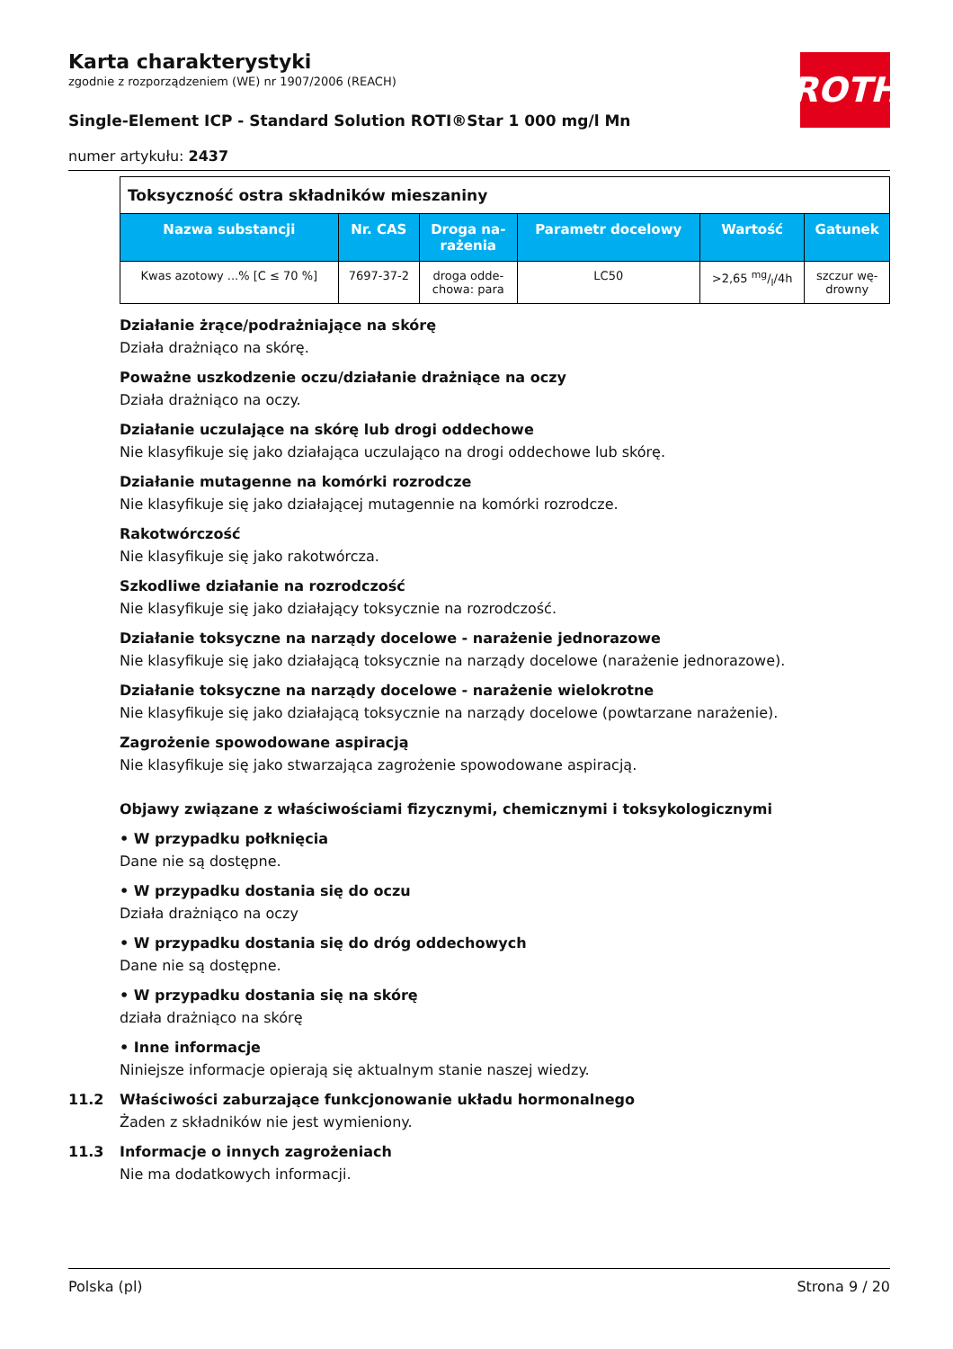ROTH
Karta charakterystyki
zgodnie z rozporządzeniem (WE) nr 1907/2006 (REACH)
Single-Element ICP - Standard Solution ROTI®Star 1 000 mg/l Mn
numer artykułu: 2437
| Toksyczność ostra składników mieszaniny | | | | | |
| Nazwa substancji | Nr. CAS | Droga na- rażenia | Parametr docelowy | Wartość | Gatunek |
| Kwas azotowy ...% [C ≤ 70 %] | 7697-37-2 | droga odde- chowa: para | LC50 | >2,65 mg/l/4h | szczur wę- drowny |
Działanie żrące/podrażniające na skórę
Działa drażniąco na skórę.
Poważne uszkodzenie oczu/działanie drażniące na oczy
Działa drażniąco na oczy.
Działanie uczulające na skórę lub drogi oddechowe
Nie klasyfikuje się jako działająca uczulająco na drogi oddechowe lub skórę.
Działanie mutagenne na komórki rozrodcze
Nie klasyfikuje się jako działającej mutagennie na komórki rozrodcze.
Rakotwórczość
Nie klasyfikuje się jako rakotwórcza.
Szkodliwe działanie na rozrodczość
Nie klasyfikuje się jako działający toksycznie na rozrodczość.
Działanie toksyczne na narządy docelowe - narażenie jednorazowe
Nie klasyfikuje się jako działającą toksycznie na narządy docelowe (narażenie jednorazowe).
Działanie toksyczne na narządy docelowe - narażenie wielokrotne
Nie klasyfikuje się jako działającą toksycznie na narządy docelowe (powtarzane narażenie).
Zagrożenie spowodowane aspiracją
Nie klasyfikuje się jako stwarzająca zagrożenie spowodowane aspiracją.
Objawy związane z właściwościami fizycznymi, chemicznymi i toksykologicznymi
• W przypadku połknięcia
Dane nie są dostępne.
• W przypadku dostania się do oczu
Działa drażniąco na oczy
• W przypadku dostania się do dróg oddechowych
Dane nie są dostępne.
• W przypadku dostania się na skórę
działa drażniąco na skórę
• Inne informacje
Niniejsze informacje opierają się aktualnym stanie naszej wiedzy.
11.2 Właściwości zaburzające funkcjonowanie układu hormonalnego
Żaden z składników nie jest wymieniony.
11.3 Informacje o innych zagrożeniach
Nie ma dodatkowych informacji.
Polska (pl) Strona 9 / 20